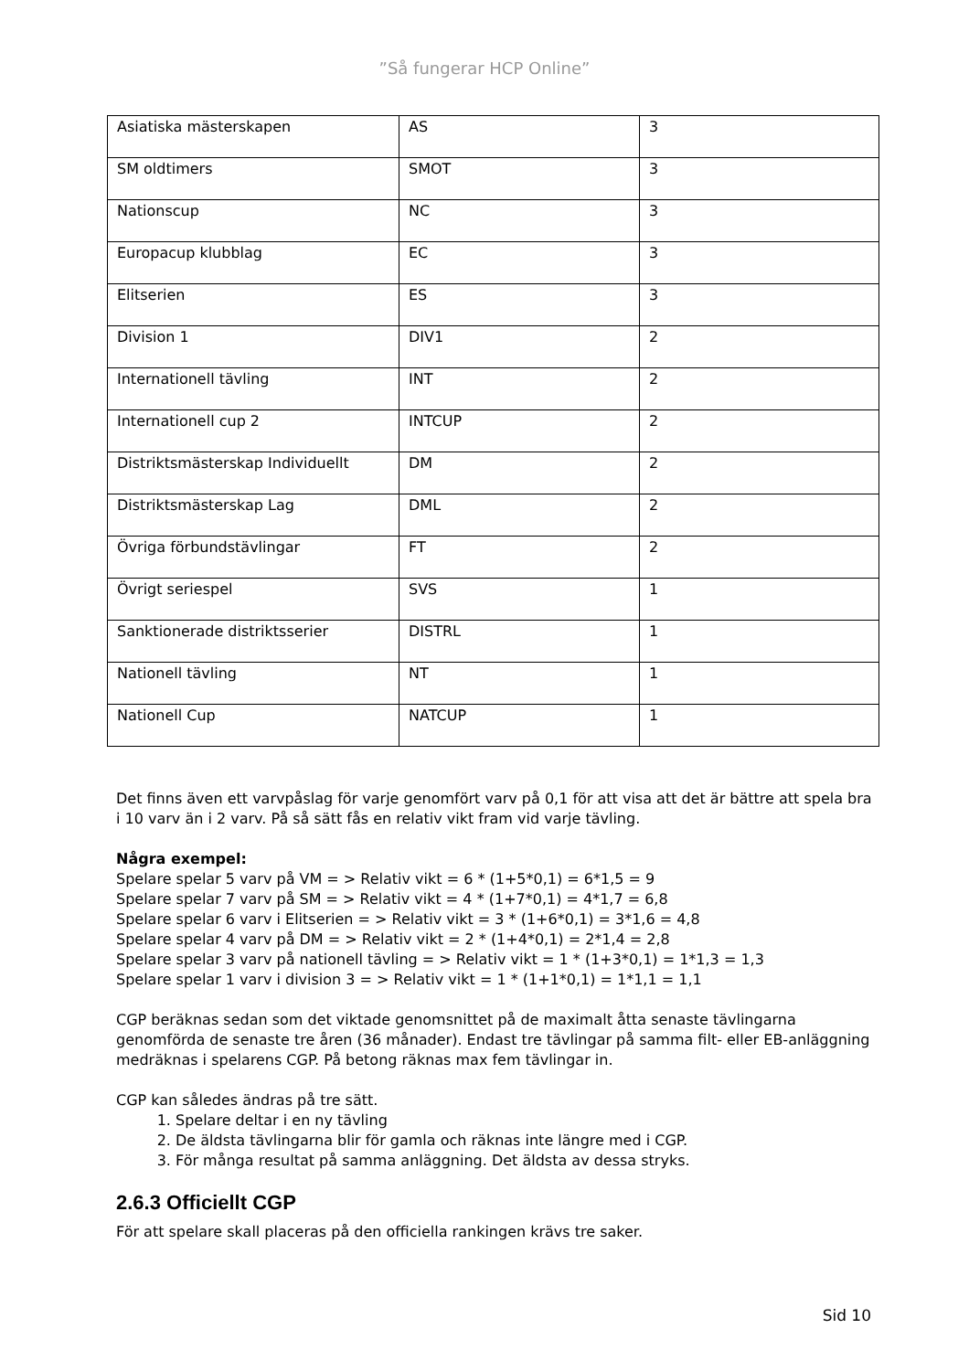”Så fungerar HCP Online”
| Asiatiska mästerskapen | AS | 3 |
| SM oldtimers | SMOT | 3 |
| Nationscup | NC | 3 |
| Europacup klubblag | EC | 3 |
| Elitserien | ES | 3 |
| Division 1 | DIV1 | 2 |
| Internationell tävling | INT | 2 |
| Internationell cup 2 | INTCUP | 2 |
| Distriktsmästerskap Individuellt | DM | 2 |
| Distriktsmästerskap Lag | DML | 2 |
| Övriga förbundstävlingar | FT | 2 |
| Övrigt seriespel | SVS | 1 |
| Sanktionerade distriktsserier | DISTRL | 1 |
| Nationell tävling | NT | 1 |
| Nationell Cup | NATCUP | 1 |
Det finns även ett varvpåslag för varje genomfört varv på 0,1 för att visa att det är bättre att spela bra i 10 varv än i 2 varv. På så sätt fås en relativ vikt fram vid varje tävling.
Några exempel:
Spelare spelar 5 varv på VM = > Relativ vikt = 6 * (1+5*0,1) = 6*1,5 = 9
Spelare spelar 7 varv på SM = > Relativ vikt = 4 * (1+7*0,1) = 4*1,7 = 6,8
Spelare spelar 6 varv i Elitserien = > Relativ vikt = 3 * (1+6*0,1) = 3*1,6 = 4,8
Spelare spelar 4 varv på DM = > Relativ vikt = 2 * (1+4*0,1) = 2*1,4 = 2,8
Spelare spelar 3 varv på nationell tävling = > Relativ vikt = 1 * (1+3*0,1) = 1*1,3 = 1,3
Spelare spelar 1 varv i division 3 = > Relativ vikt = 1 * (1+1*0,1) = 1*1,1 = 1,1
CGP beräknas sedan som det viktade genomsnittet på de maximalt åtta senaste tävlingarna genomförda de senaste tre åren (36 månader). Endast tre tävlingar på samma filt- eller EB-anläggning medräknas i spelarens CGP. På betong räknas max fem tävlingar in.
CGP kan således ändras på tre sätt.
1. Spelare deltar i en ny tävling
2. De äldsta tävlingarna blir för gamla och räknas inte längre med i CGP.
3. För många resultat på samma anläggning. Det äldsta av dessa stryks.
2.6.3 Officiellt CGP
För att spelare skall placeras på den officiella rankingen krävs tre saker.
Sid 10